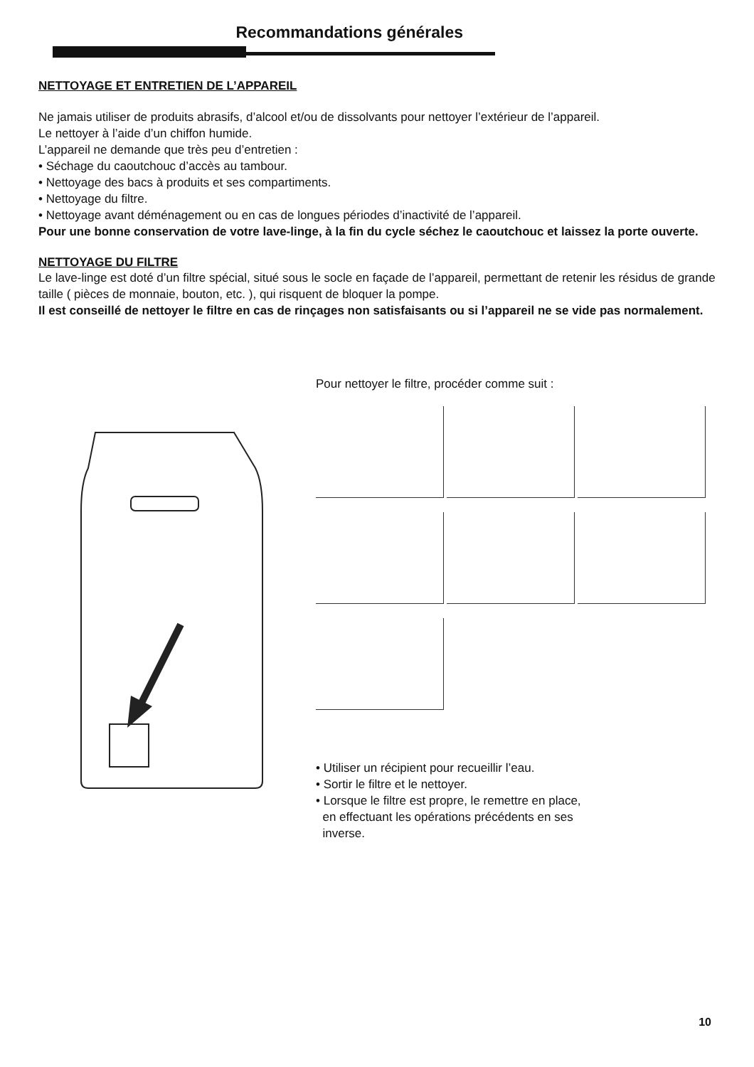Recommandations générales
NETTOYAGE ET ENTRETIEN DE L’APPAREIL
Ne jamais utiliser de produits abrasifs, d’alcool et/ou de dissolvants pour nettoyer l’extérieur de l’appareil.
Le nettoyer à l’aide d’un chiffon humide.
L’appareil ne demande que très peu d’entretien :
• Séchage du caoutchouc d’accès au tambour.
• Nettoyage des bacs à produits et ses compartiments.
• Nettoyage du filtre.
• Nettoyage avant déménagement ou en cas de longues périodes d’inactivité de l’appareil.
Pour une bonne conservation de votre lave-linge, à la fin du cycle séchez le caoutchouc et laissez la porte ouverte.
NETTOYAGE DU FILTRE
Le lave-linge est doté d’un filtre spécial, situé sous le socle en façade de l’appareil, permettant de retenir les résidus de grande taille ( pièces de monnaie, bouton, etc. ), qui risquent de bloquer la pompe.
Il est conseillé de nettoyer le filtre en cas de rinçages non satisfaisants ou si l’appareil ne se vide pas normalement.
Pour nettoyer le filtre, procéder comme suit :
• Utiliser un récipient pour recueillir l’eau.
• Sortir le filtre et le nettoyer.
• Lorsque le filtre est propre, le remettre en place,
en effectuant les opérations précédents en ses
inverse.
10